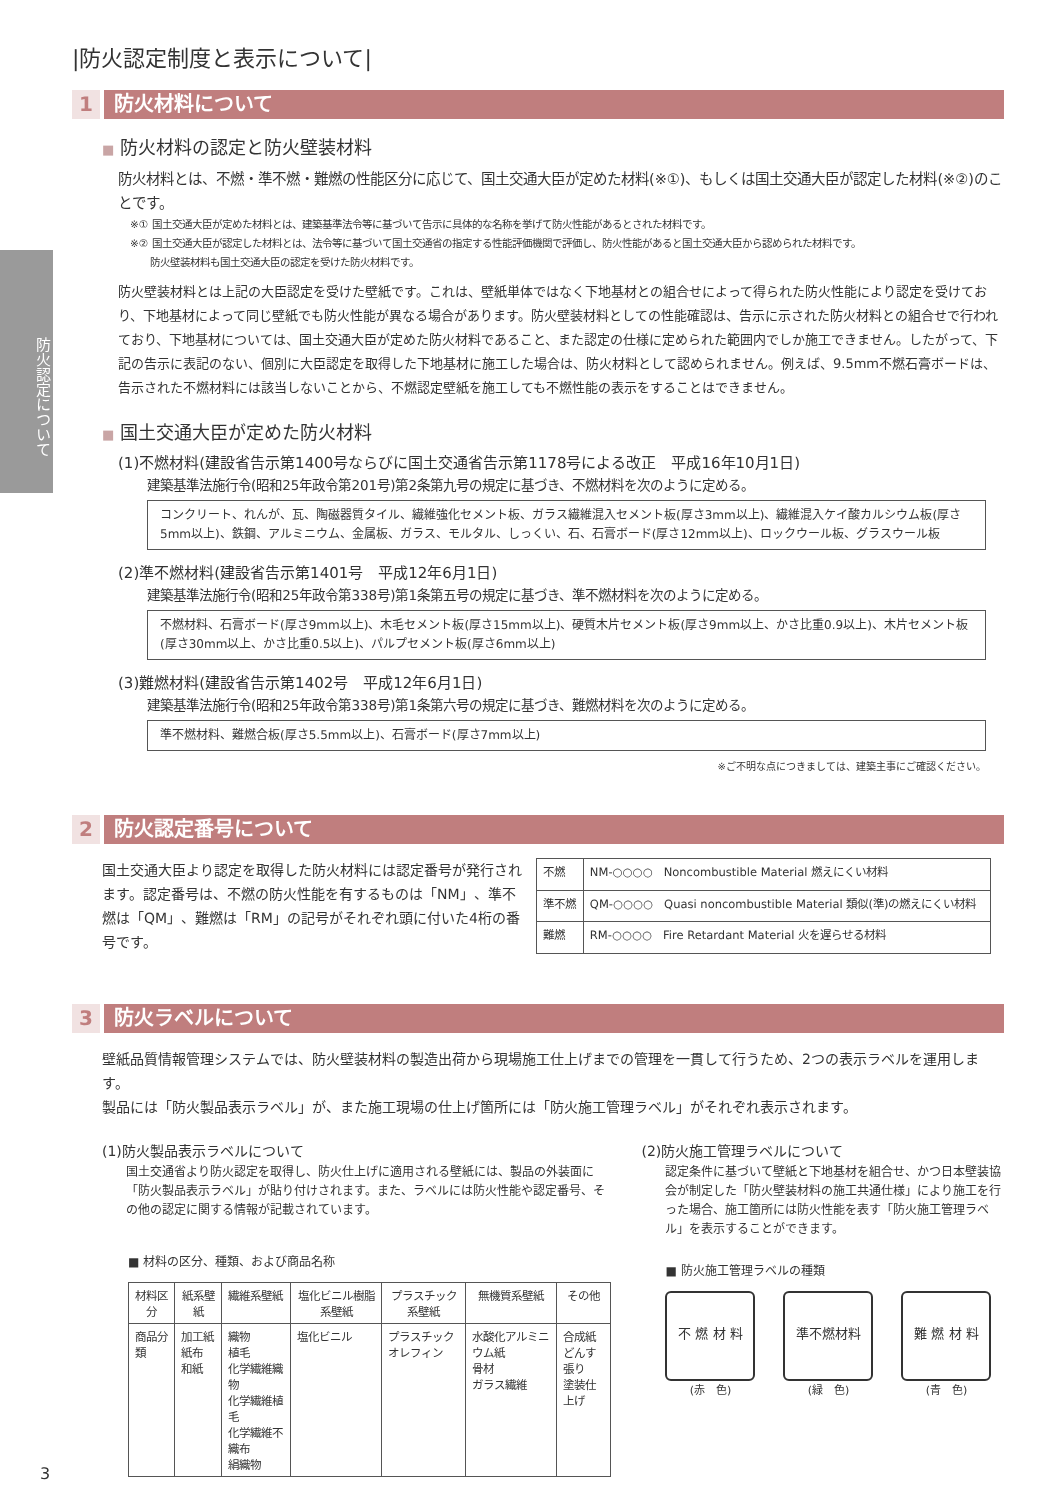防火認定について
|防火認定制度と表示について|
1 防火材料について
■ 防火材料の認定と防火壁装材料
防火材料とは、不燃・準不燃・難燃の性能区分に応じて、国土交通大臣が定めた材料(※①)、もしくは国土交通大臣が認定した材料(※②)のことです。
※① 国土交通大臣が定めた材料とは、建築基準法令等に基づいて告示に具体的な名称を挙げて防火性能があるとされた材料です。
※② 国土交通大臣が認定した材料とは、法令等に基づいて国土交通省の指定する性能評価機関で評価し、防火性能があると国土交通大臣から認められた材料です。
　　防火壁装材料も国土交通大臣の認定を受けた防火材料です。
防火壁装材料とは上記の大臣認定を受けた壁紙です。これは、壁紙単体ではなく下地基材との組合せによって得られた防火性能により認定を受けており、下地基材によって同じ壁紙でも防火性能が異なる場合があります。防火壁装材料としての性能確認は、告示に示された防火材料との組合せで行われており、下地基材については、国土交通大臣が定めた防火材料であること、また認定の仕様に定められた範囲内でしか施工できません。したがって、下記の告示に表記のない、個別に大臣認定を取得した下地基材に施工した場合は、防火材料として認められません。例えば、9.5mm不燃石膏ボードは、告示された不燃材料には該当しないことから、不燃認定壁紙を施工しても不燃性能の表示をすることはできません。
■ 国土交通大臣が定めた防火材料
(1)不燃材料(建設省告示第1400号ならびに国土交通省告示第1178号による改正　平成16年10月1日)
建築基準法施行令(昭和25年政令第201号)第2条第九号の規定に基づき、不燃材料を次のように定める。
コンクリート、れんが、瓦、陶磁器質タイル、繊維強化セメント板、ガラス繊維混入セメント板(厚さ3mm以上)、繊維混入ケイ酸カルシウム板(厚さ5mm以上)、鉄鋼、アルミニウム、金属板、ガラス、モルタル、しっくい、石、石膏ボード(厚さ12mm以上)、ロックウール板、グラスウール板
(2)準不燃材料(建設省告示第1401号　平成12年6月1日)
建築基準法施行令(昭和25年政令第338号)第1条第五号の規定に基づき、準不燃材料を次のように定める。
不燃材料、石膏ボード(厚さ9mm以上)、木毛セメント板(厚さ15mm以上)、硬質木片セメント板(厚さ9mm以上、かさ比重0.9以上)、木片セメント板(厚さ30mm以上、かさ比重0.5以上)、パルプセメント板(厚さ6mm以上)
(3)難燃材料(建設省告示第1402号　平成12年6月1日)
建築基準法施行令(昭和25年政令第338号)第1条第六号の規定に基づき、難燃材料を次のように定める。
準不燃材料、難燃合板(厚さ5.5mm以上)、石膏ボード(厚さ7mm以上)
※ご不明な点につきましては、建築主事にご確認ください。
2 防火認定番号について
国土交通大臣より認定を取得した防火材料には認定番号が発行されます。認定番号は、不燃の防火性能を有するものは「NM」、準不燃は「QM」、難燃は「RM」の記号がそれぞれ頭に付いた4桁の番号です。
| 不燃 | NM-○○○○ Noncombustible Material 燃えにくい材料 |
| 準不燃 | QM-○○○○ Quasi noncombustible Material 類似(準)の燃えにくい材料 |
| 難燃 | RM-○○○○ Fire Retardant Material 火を遅らせる材料 |
3 防火ラベルについて
壁紙品質情報管理システムでは、防火壁装材料の製造出荷から現場施工仕上げまでの管理を一貫して行うため、2つの表示ラベルを運用します。
製品には「防火製品表示ラベル」が、また施工現場の仕上げ箇所には「防火施工管理ラベル」がそれぞれ表示されます。
(1)防火製品表示ラベルについて
国土交通省より防火認定を取得し、防火仕上げに適用される壁紙には、製品の外装面に「防火製品表示ラベル」が貼り付けされます。また、ラベルには防火性能や認定番号、その他の認定に関する情報が記載されています。
■ 材料の区分、種類、および商品名称
| 材料区分 | 紙系壁紙 | 繊維系壁紙 | 塩化ビニル樹脂系壁紙 | プラスチック系壁紙 | 無機質系壁紙 | その他 |
| --- | --- | --- | --- | --- | --- | --- |
| 商品分類 | 加工紙 紙布 和紙 | 織物 植毛 化学繊維織物 化学繊維植毛 化学繊維不織布 絹織物 | 塩化ビニル | プラスチック オレフィン | 水酸化アルミニウム紙 骨材 ガラス繊維 | 合成紙 どんす張り 塗装仕上げ |
(2)防火施工管理ラベルについて
認定条件に基づいて壁紙と下地基材を組合せ、かつ日本壁装協会が制定した「防火壁装材料の施工共通仕様」により施工を行った場合、施工箇所には防火性能を表す「防火施工管理ラベル」を表示することができます。
■ 防火施工管理ラベルの種類
不 燃 材 料
(赤　色)
準不燃材料
(緑　色)
難 燃 材 料
(青　色)
3